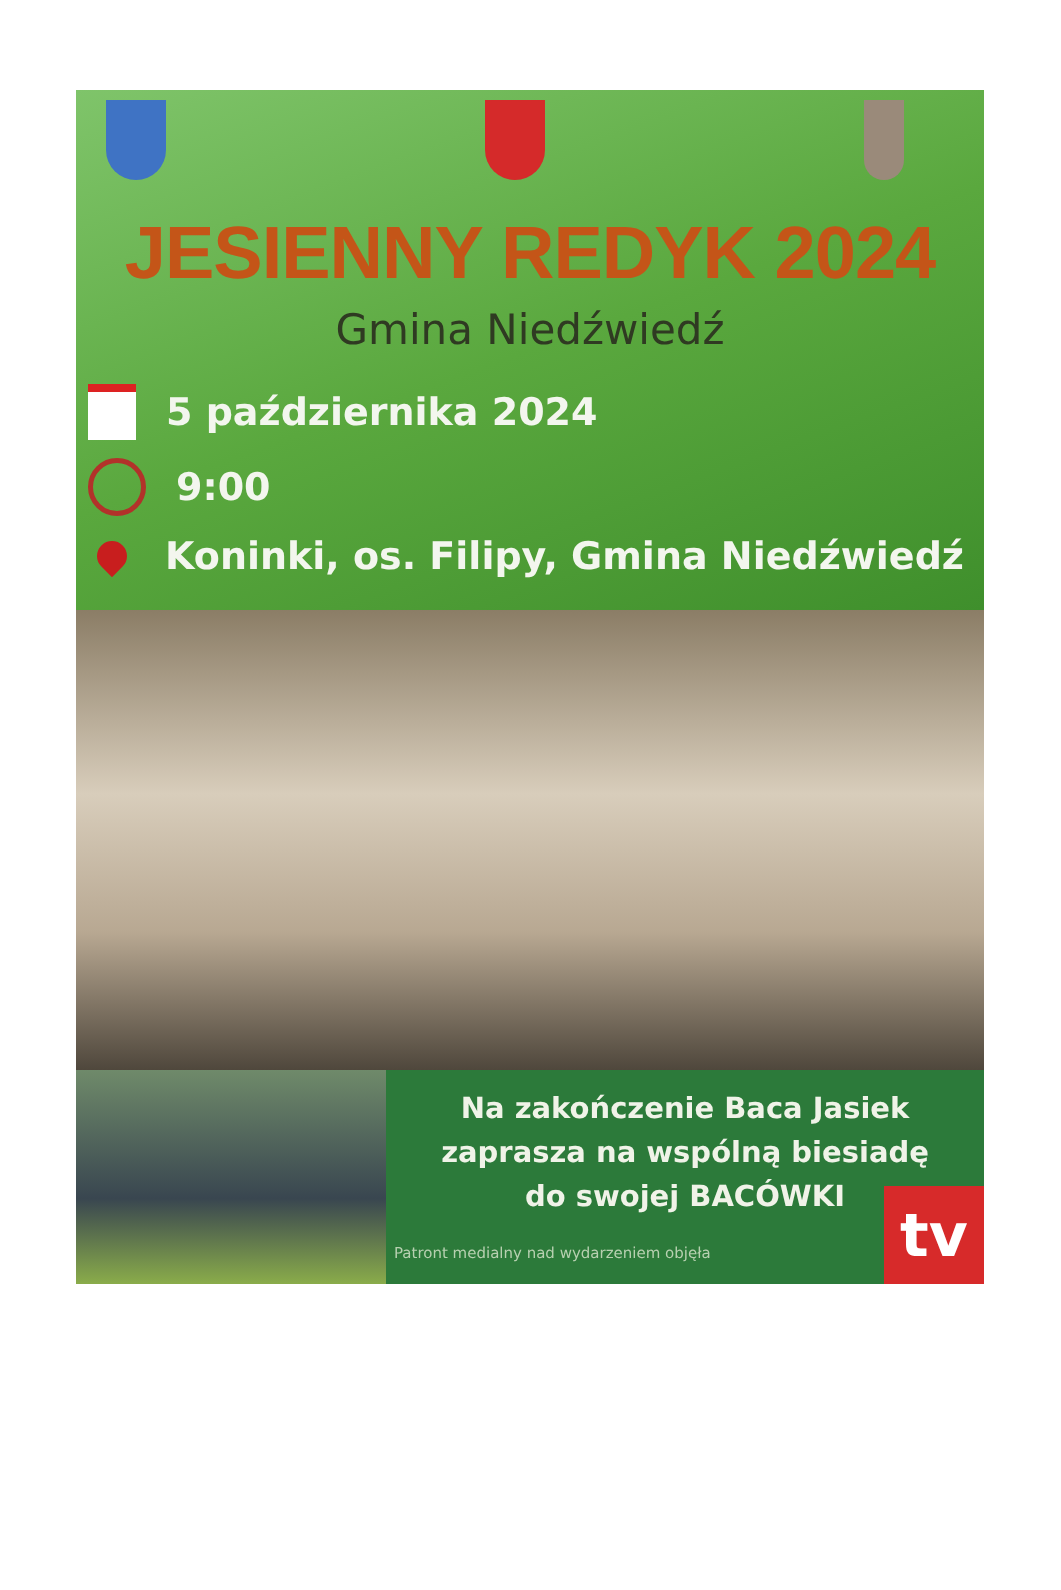JESIENNY REDYK 2024
Gmina Niedźwiedź
5 października 2024
9:00
Koninki, os. Filipy, Gmina Niedźwiedź
Na zakończenie Baca Jasiek
zaprasza na wspólną biesiadę
do swojej BACÓWKI
Patront medialny nad wydarzeniem objęła
tv